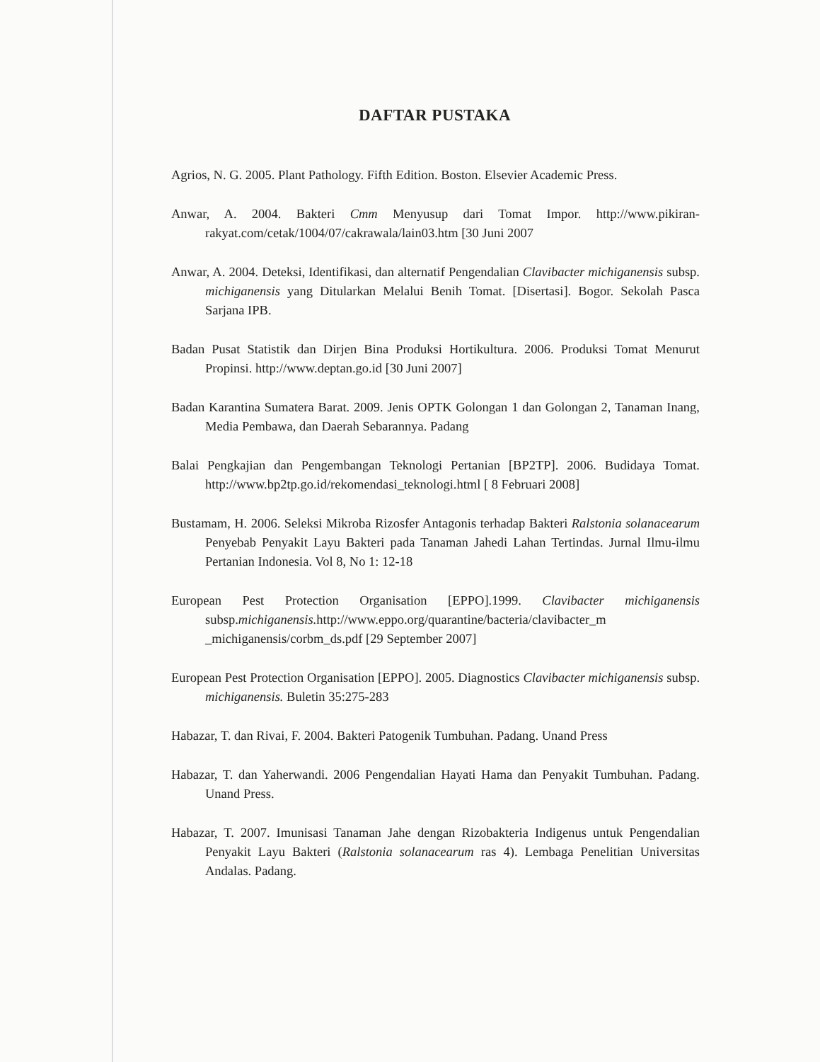DAFTAR PUSTAKA
Agrios, N. G. 2005. Plant Pathology. Fifth Edition. Boston. Elsevier Academic Press.
Anwar, A. 2004. Bakteri Cmm Menyusup dari Tomat Impor. http://www.pikiran-rakyat.com/cetak/1004/07/cakrawala/lain03.htm [30 Juni 2007
Anwar, A. 2004. Deteksi, Identifikasi, dan alternatif Pengendalian Clavibacter michiganensis subsp. michiganensis yang Ditularkan Melalui Benih Tomat. [Disertasi]. Bogor. Sekolah Pasca Sarjana IPB.
Badan Pusat Statistik dan Dirjen Bina Produksi Hortikultura. 2006. Produksi Tomat Menurut Propinsi. http://www.deptan.go.id [30 Juni 2007]
Badan Karantina Sumatera Barat. 2009. Jenis OPTK Golongan 1 dan Golongan 2, Tanaman Inang, Media Pembawa, dan Daerah Sebarannya. Padang
Balai Pengkajian dan Pengembangan Teknologi Pertanian [BP2TP]. 2006. Budidaya Tomat. http://www.bp2tp.go.id/rekomendasi_teknologi.html [ 8 Februari 2008]
Bustamam, H. 2006. Seleksi Mikroba Rizosfer Antagonis terhadap Bakteri Ralstonia solanacearum Penyebab Penyakit Layu Bakteri pada Tanaman Jahedi Lahan Tertindas. Jurnal Ilmu-ilmu Pertanian Indonesia. Vol 8, No 1: 12-18
European Pest Protection Organisation [EPPO].1999. Clavibacter michiganensis subsp.michiganensis. http://www.eppo.org/quarantine/bacteria/clavibacter_m _michiganensis/corbm_ds.pdf [29 September 2007]
European Pest Protection Organisation [EPPO]. 2005. Diagnostics Clavibacter michiganensis subsp. michiganensis. Buletin 35:275-283
Habazar, T. dan Rivai, F. 2004. Bakteri Patogenik Tumbuhan. Padang. Unand Press
Habazar, T. dan Yaherwandi. 2006 Pengendalian Hayati Hama dan Penyakit Tumbuhan. Padang. Unand Press.
Habazar, T. 2007. Imunisasi Tanaman Jahe dengan Rizobakteria Indigenus untuk Pengendalian Penyakit Layu Bakteri (Ralstonia solanacearum ras 4). Lembaga Penelitian Universitas Andalas. Padang.